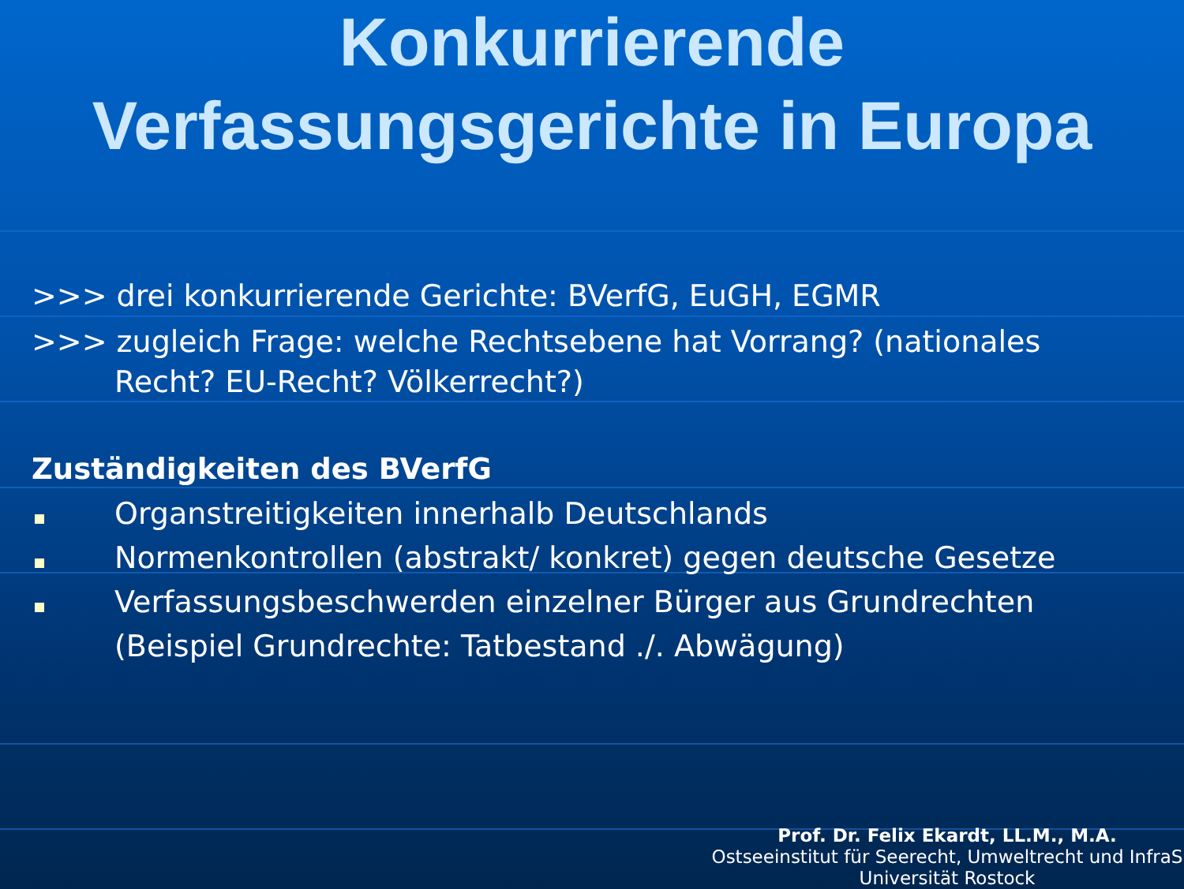Konkurrierende
Verfassungsgerichte in Europa
>>> drei konkurrierende Gerichte: BVerfG, EuGH, EGMR
>>> zugleich Frage: welche Rechtsebene hat Vorrang? (nationales
Recht? EU-Recht? Völkerrecht?)
Zuständigkeiten des BVerfG
Organstreitigkeiten innerhalb Deutschlands
Normenkontrollen (abstrakt/ konkret) gegen deutsche Gesetze
Verfassungsbeschwerden einzelner Bürger aus Grundrechten
(Beispiel Grundrechte: Tatbestand ./. Abwägung)
Prof. Dr. Felix Ekardt, LL.M., M.A.
Ostseeinstitut für Seerecht, Umweltrecht und InfraS
Universität Rostock